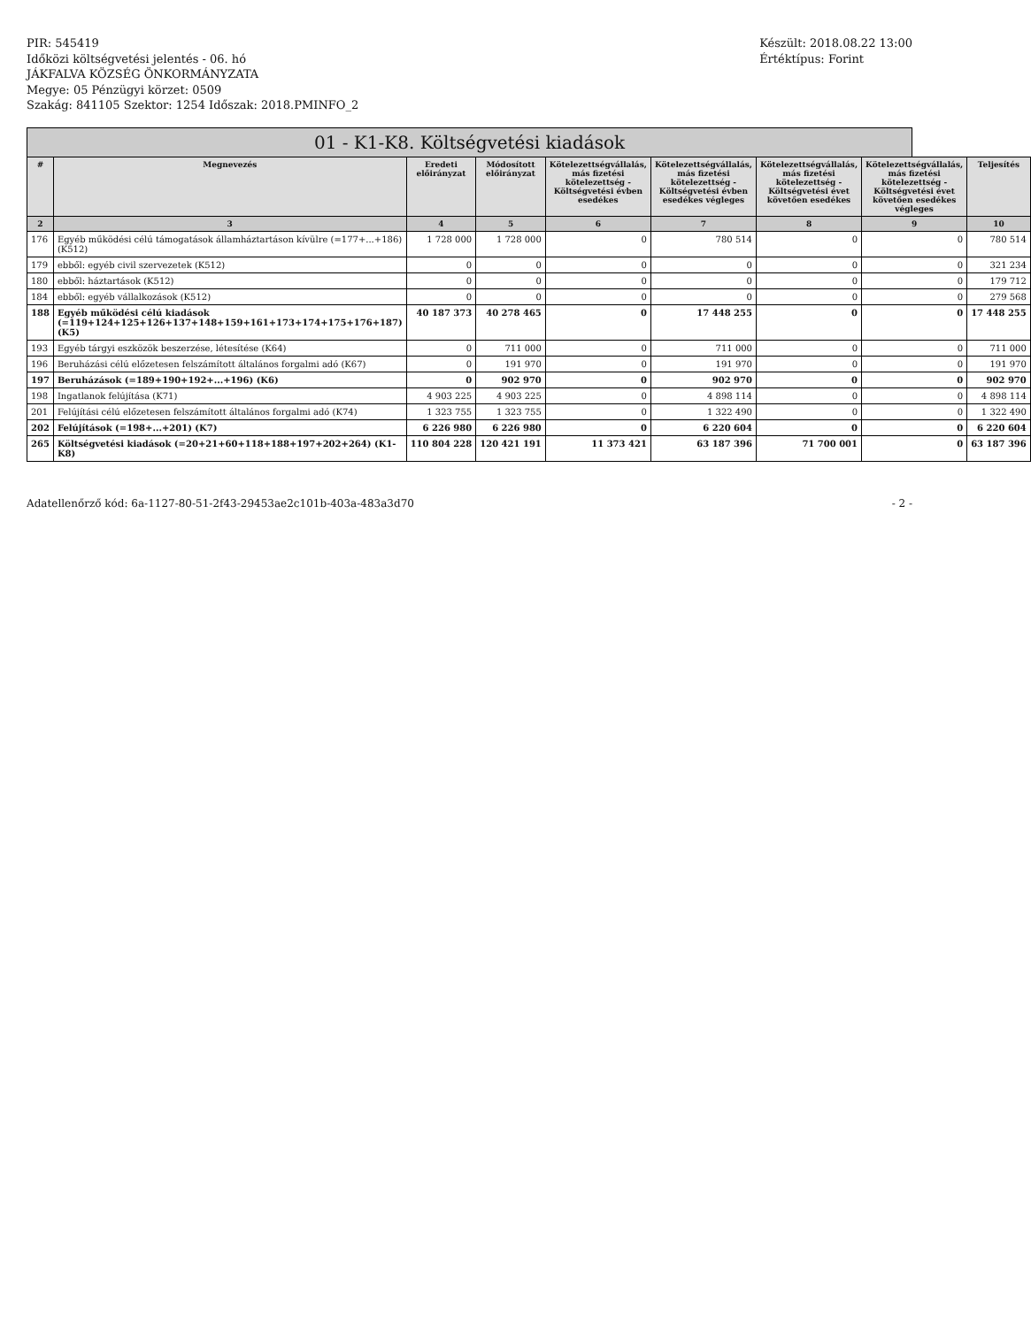PIR: 545419
Időközi költségvetési jelentés - 06. hó
JÁKFALVA KÖZSÉG ÖNKORMÁNYZATA
Megye: 05 Pénzügyi körzet: 0509
Szakág: 841105 Szektor: 1254 Időszak: 2018.PMINFO_2
Készült: 2018.08.22 13:00
Értéktípus: Forint
01 - K1-K8. Költségvetési kiadások
| # | Megnevezés | Eredeti előirányzat | Módosított előirányzat | Kötelezettségvállalás, más fizetési kötelezettség - Költségvetési évben esedékes | Kötelezettségvállalás, más fizetési kötelezettség - Költségvetési évben esedékes végleges | Kötelezettségvállalás, más fizetési kötelezettség - Költségvetési évet követően esedékes | Kötelezettségvállalás, más fizetési kötelezettség - Költségvetési évet követően esedékes végleges | Teljesítés |
| --- | --- | --- | --- | --- | --- | --- | --- | --- |
| 2 | 3 | 4 | 5 | 6 | 7 | 8 | 9 | 10 |
| 176 | Egyéb működési célú támogatások államháztartáson kívülre (=177+...+186) (K512) | 1 728 000 | 1 728 000 | 0 | 780 514 | 0 | 0 | 780 514 |
| 179 | ebből: egyéb civil szervezetek (K512) | 0 | 0 | 0 | 0 | 0 | 0 | 321 234 |
| 180 | ebből: háztartások (K512) | 0 | 0 | 0 | 0 | 0 | 0 | 179 712 |
| 184 | ebből: egyéb vállalkozások (K512) | 0 | 0 | 0 | 0 | 0 | 0 | 279 568 |
| 188 | Egyéb működési célú kiadások (=119+124+125+126+137+148+159+161+173+174+175+176+187) (K5) | 40 187 373 | 40 278 465 | 0 | 17 448 255 | 0 | 0 | 17 448 255 |
| 193 | Egyéb tárgyi eszközök beszerzése, létesítése (K64) | 0 | 711 000 | 0 | 711 000 | 0 | 0 | 711 000 |
| 196 | Beruházási célú előzetesen felszámított általános forgalmi adó (K67) | 0 | 191 970 | 0 | 191 970 | 0 | 0 | 191 970 |
| 197 | Beruházások (=189+190+192+...+196) (K6) | 0 | 902 970 | 0 | 902 970 | 0 | 0 | 902 970 |
| 198 | Ingatlanok felújítása (K71) | 4 903 225 | 4 903 225 | 0 | 4 898 114 | 0 | 0 | 4 898 114 |
| 201 | Felújítási célú előzetesen felszámított általános forgalmi adó (K74) | 1 323 755 | 1 323 755 | 0 | 1 322 490 | 0 | 0 | 1 322 490 |
| 202 | Felújítások (=198+...+201) (K7) | 6 226 980 | 6 226 980 | 0 | 6 220 604 | 0 | 0 | 6 220 604 |
| 265 | Költségvetési kiadások (=20+21+60+118+188+197+202+264) (K1-K8) | 110 804 228 | 120 421 191 | 11 373 421 | 63 187 396 | 71 700 001 | 0 | 63 187 396 |
Adatellenőrző kód: 6a-1127-80-51-2f43-29453ae2c101b-403a-483a3d70 - 2 -